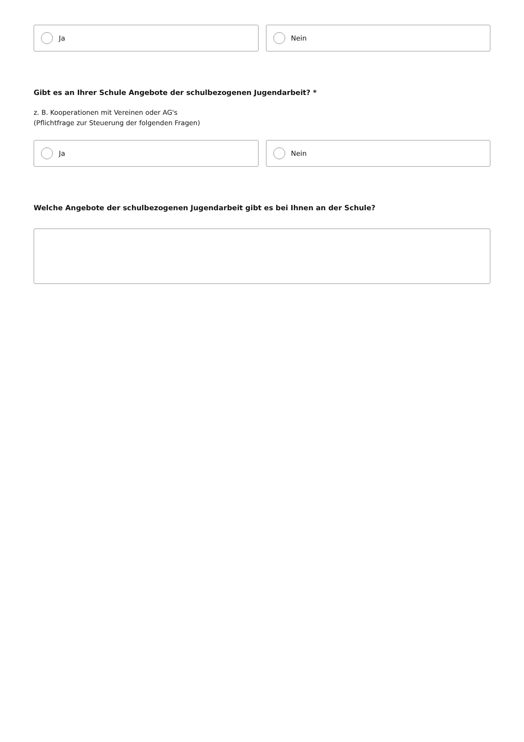Ja Nein
Gibt es an Ihrer Schule Angebote der schulbezogenen Jugendarbeit? *
z. B. Kooperationen mit Vereinen oder AG's
(Pflichtfrage zur Steuerung der folgenden Fragen)
Ja Nein
Welche Angebote der schulbezogenen Jugendarbeit gibt es bei Ihnen an der Schule?